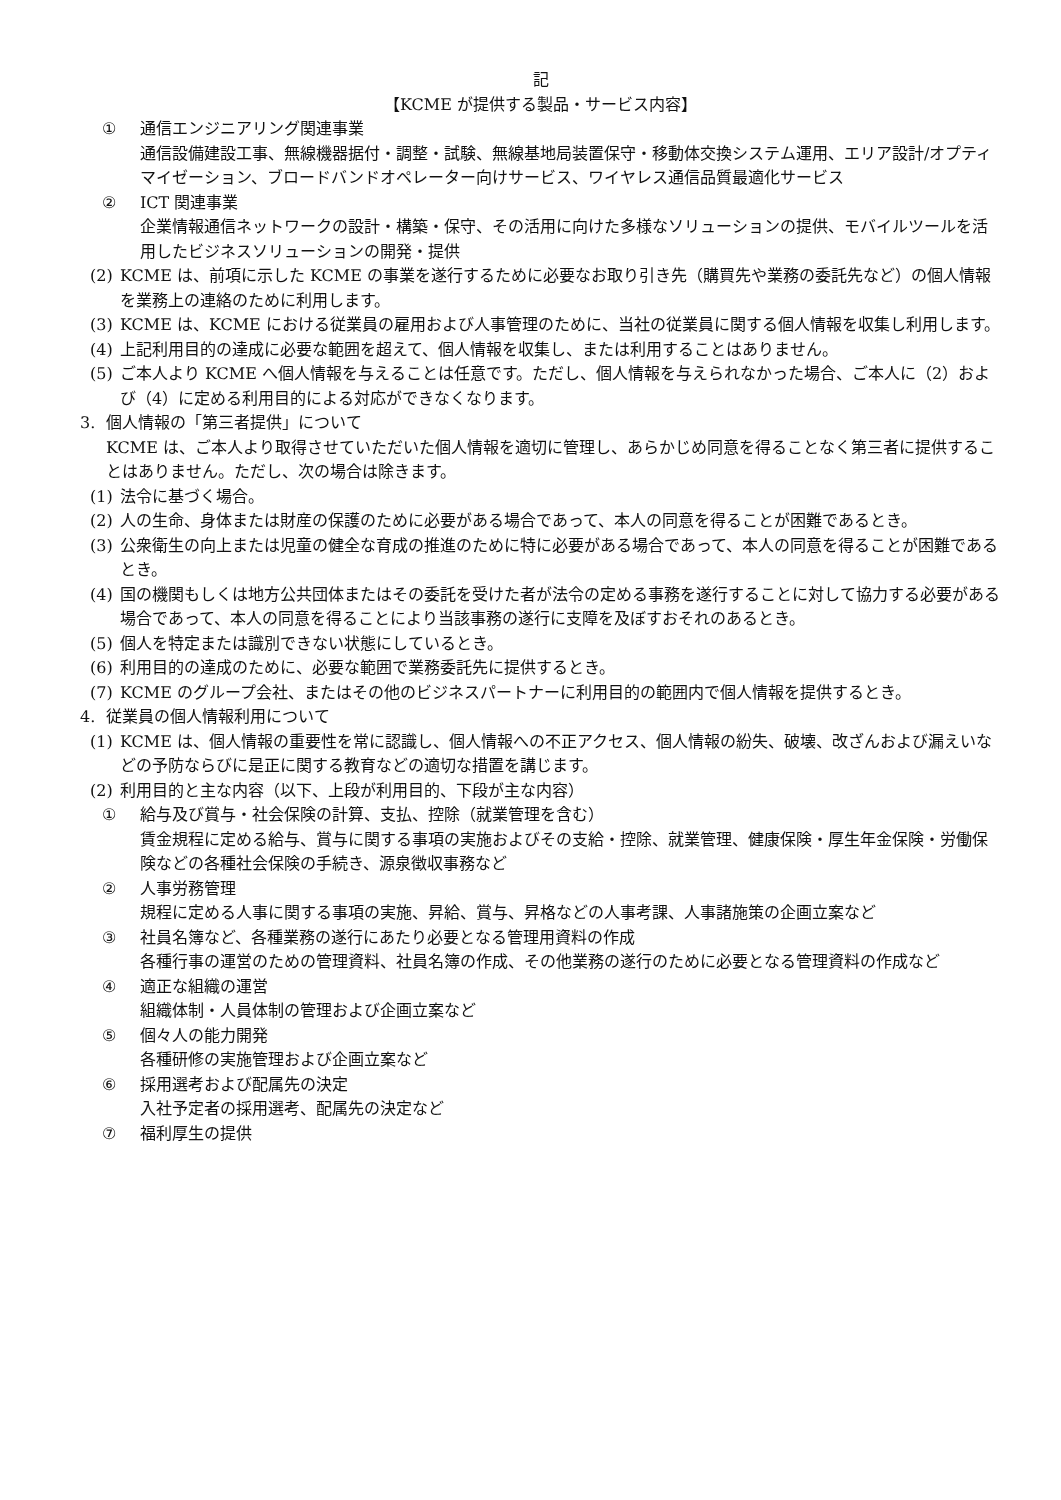記
【KCME が提供する製品・サービス内容】
① 通信エンジニアリング関連事業
通信設備建設工事、無線機器据付・調整・試験、無線基地局装置保守・移動体交換システム運用、エリア設計/オプティマイゼーション、ブロードバンドオペレーター向けサービス、ワイヤレス通信品質最適化サービス
② ICT 関連事業
企業情報通信ネットワークの設計・構築・保守、その活用に向けた多様なソリューションの提供、モバイルツールを活用したビジネスソリューションの開発・提供
(2) KCME は、前項に示した KCME の事業を遂行するために必要なお取り引き先（購買先や業務の委託先など）の個人情報を業務上の連絡のために利用します。
(3) KCME は、KCME における従業員の雇用および人事管理のために、当社の従業員に関する個人情報を収集し利用します。
(4) 上記利用目的の達成に必要な範囲を超えて、個人情報を収集し、または利用することはありません。
(5) ご本人より KCME へ個人情報を与えることは任意です。ただし、個人情報を与えられなかった場合、ご本人に（2）および（4）に定める利用目的による対応ができなくなります。
3. 個人情報の「第三者提供」について
KCME は、ご本人より取得させていただいた個人情報を適切に管理し、あらかじめ同意を得ることなく第三者に提供することはありません。ただし、次の場合は除きます。
(1) 法令に基づく場合。
(2) 人の生命、身体または財産の保護のために必要がある場合であって、本人の同意を得ることが困難であるとき。
(3) 公衆衛生の向上または児童の健全な育成の推進のために特に必要がある場合であって、本人の同意を得ることが困難であるとき。
(4) 国の機関もしくは地方公共団体またはその委託を受けた者が法令の定める事務を遂行することに対して協力する必要がある場合であって、本人の同意を得ることにより当該事務の遂行に支障を及ぼすおそれのあるとき。
(5) 個人を特定または識別できない状態にしているとき。
(6) 利用目的の達成のために、必要な範囲で業務委託先に提供するとき。
(7) KCME のグループ会社、またはその他のビジネスパートナーに利用目的の範囲内で個人情報を提供するとき。
4. 従業員の個人情報利用について
(1) KCME は、個人情報の重要性を常に認識し、個人情報への不正アクセス、個人情報の紛失、破壊、改ざんおよび漏えいなどの予防ならびに是正に関する教育などの適切な措置を講じます。
(2) 利用目的と主な内容（以下、上段が利用目的、下段が主な内容）
① 給与及び賞与・社会保険の計算、支払、控除（就業管理を含む）
賃金規程に定める給与、賞与に関する事項の実施およびその支給・控除、就業管理、健康保険・厚生年金保険・労働保険などの各種社会保険の手続き、源泉徴収事務など
② 人事労務管理
規程に定める人事に関する事項の実施、昇給、賞与、昇格などの人事考課、人事諸施策の企画立案など
③ 社員名簿など、各種業務の遂行にあたり必要となる管理用資料の作成
各種行事の運営のための管理資料、社員名簿の作成、その他業務の遂行のために必要となる管理資料の作成など
④ 適正な組織の運営
組織体制・人員体制の管理および企画立案など
⑤ 個々人の能力開発
各種研修の実施管理および企画立案など
⑥ 採用選考および配属先の決定
入社予定者の採用選考、配属先の決定など
⑦ 福利厚生の提供